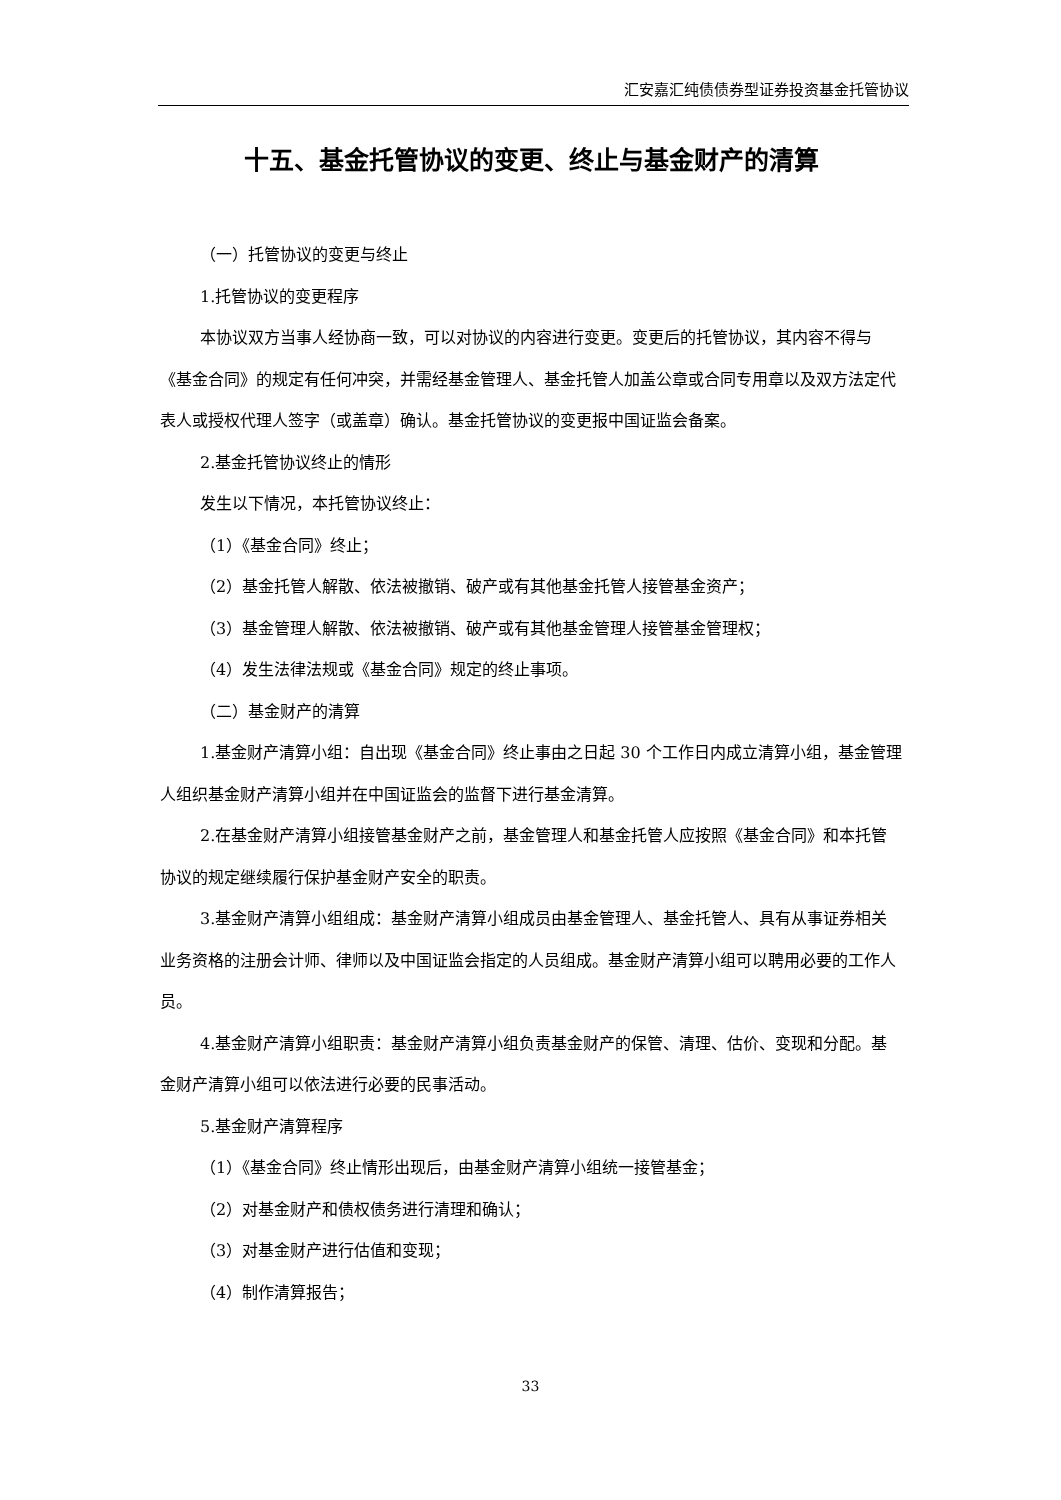汇安嘉汇纯债债券型证券投资基金托管协议
十五、基金托管协议的变更、终止与基金财产的清算
（一）托管协议的变更与终止
1.托管协议的变更程序
本协议双方当事人经协商一致，可以对协议的内容进行变更。变更后的托管协议，其内容不得与《基金合同》的规定有任何冲突，并需经基金管理人、基金托管人加盖公章或合同专用章以及双方法定代表人或授权代理人签字（或盖章）确认。基金托管协议的变更报中国证监会备案。
2.基金托管协议终止的情形
发生以下情况，本托管协议终止：
（1）《基金合同》终止；
（2）基金托管人解散、依法被撤销、破产或有其他基金托管人接管基金资产；
（3）基金管理人解散、依法被撤销、破产或有其他基金管理人接管基金管理权；
（4）发生法律法规或《基金合同》规定的终止事项。
（二）基金财产的清算
1.基金财产清算小组：自出现《基金合同》终止事由之日起 30 个工作日内成立清算小组，基金管理人组织基金财产清算小组并在中国证监会的监督下进行基金清算。
2.在基金财产清算小组接管基金财产之前，基金管理人和基金托管人应按照《基金合同》和本托管协议的规定继续履行保护基金财产安全的职责。
3.基金财产清算小组组成：基金财产清算小组成员由基金管理人、基金托管人、具有从事证券相关业务资格的注册会计师、律师以及中国证监会指定的人员组成。基金财产清算小组可以聘用必要的工作人员。
4.基金财产清算小组职责：基金财产清算小组负责基金财产的保管、清理、估价、变现和分配。基金财产清算小组可以依法进行必要的民事活动。
5.基金财产清算程序
（1）《基金合同》终止情形出现后，由基金财产清算小组统一接管基金；
（2）对基金财产和债权债务进行清理和确认；
（3）对基金财产进行估值和变现；
（4）制作清算报告；
33